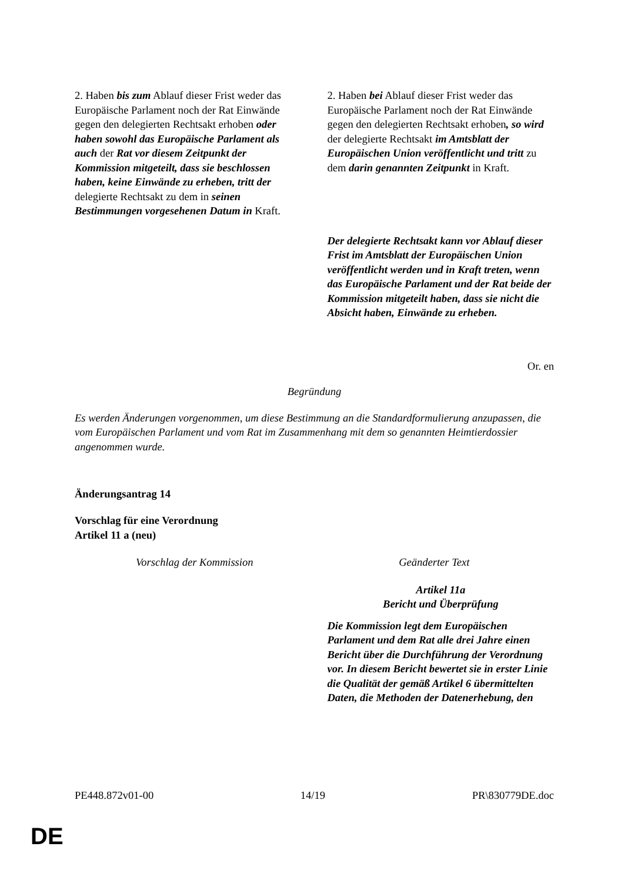| 2. Haben bis zum Ablauf dieser Frist weder das Europäische Parlament noch der Rat Einwände gegen den delegierten Rechtsakt erhoben oder haben sowohl das Europäische Parlament als auch der Rat vor diesem Zeitpunkt der Kommission mitgeteilt, dass sie beschlossen haben, keine Einwände zu erheben, tritt der delegierte Rechtsakt zu dem in seinen Bestimmungen vorgesehenen Datum in Kraft. | 2. Haben bei Ablauf dieser Frist weder das Europäische Parlament noch der Rat Einwände gegen den delegierten Rechtsakt erhoben , so wird der delegierte Rechtsakt im Amtsblatt der Europäischen Union veröffentlicht und tritt zu dem darin genannten Zeitpunkt in Kraft. |
| | Der delegierte Rechtsakt kann vor Ablauf dieser Frist im Amtsblatt der Europäischen Union veröffentlicht werden und in Kraft treten, wenn das Europäische Parlament und der Rat beide der Kommission mitgeteilt haben, dass sie nicht die Absicht haben, Einwände zu erheben. |
Or. en
Begründung
Es werden Änderungen vorgenommen, um diese Bestimmung an die Standardformulierung anzupassen, die vom Europäischen Parlament und vom Rat im Zusammenhang mit dem so genannten Heimtierdossier angenommen wurde.
Änderungsantrag 14
Vorschlag für eine Verordnung
Artikel 11 a (neu)
| Vorschlag der Kommission | Geänderter Text |
| | Artikel 11a Bericht und Überprüfung Die Kommission legt dem Europäischen Parlament und dem Rat alle drei Jahre einen Bericht über die Durchführung der Verordnung vor. In diesem Bericht bewertet sie in erster Linie die Qualität der gemäß Artikel 6 übermittelten Daten, die Methoden der Datenerhebung, den |
PE448.872v01-00 14/19 PR\830779DE.doc
DE